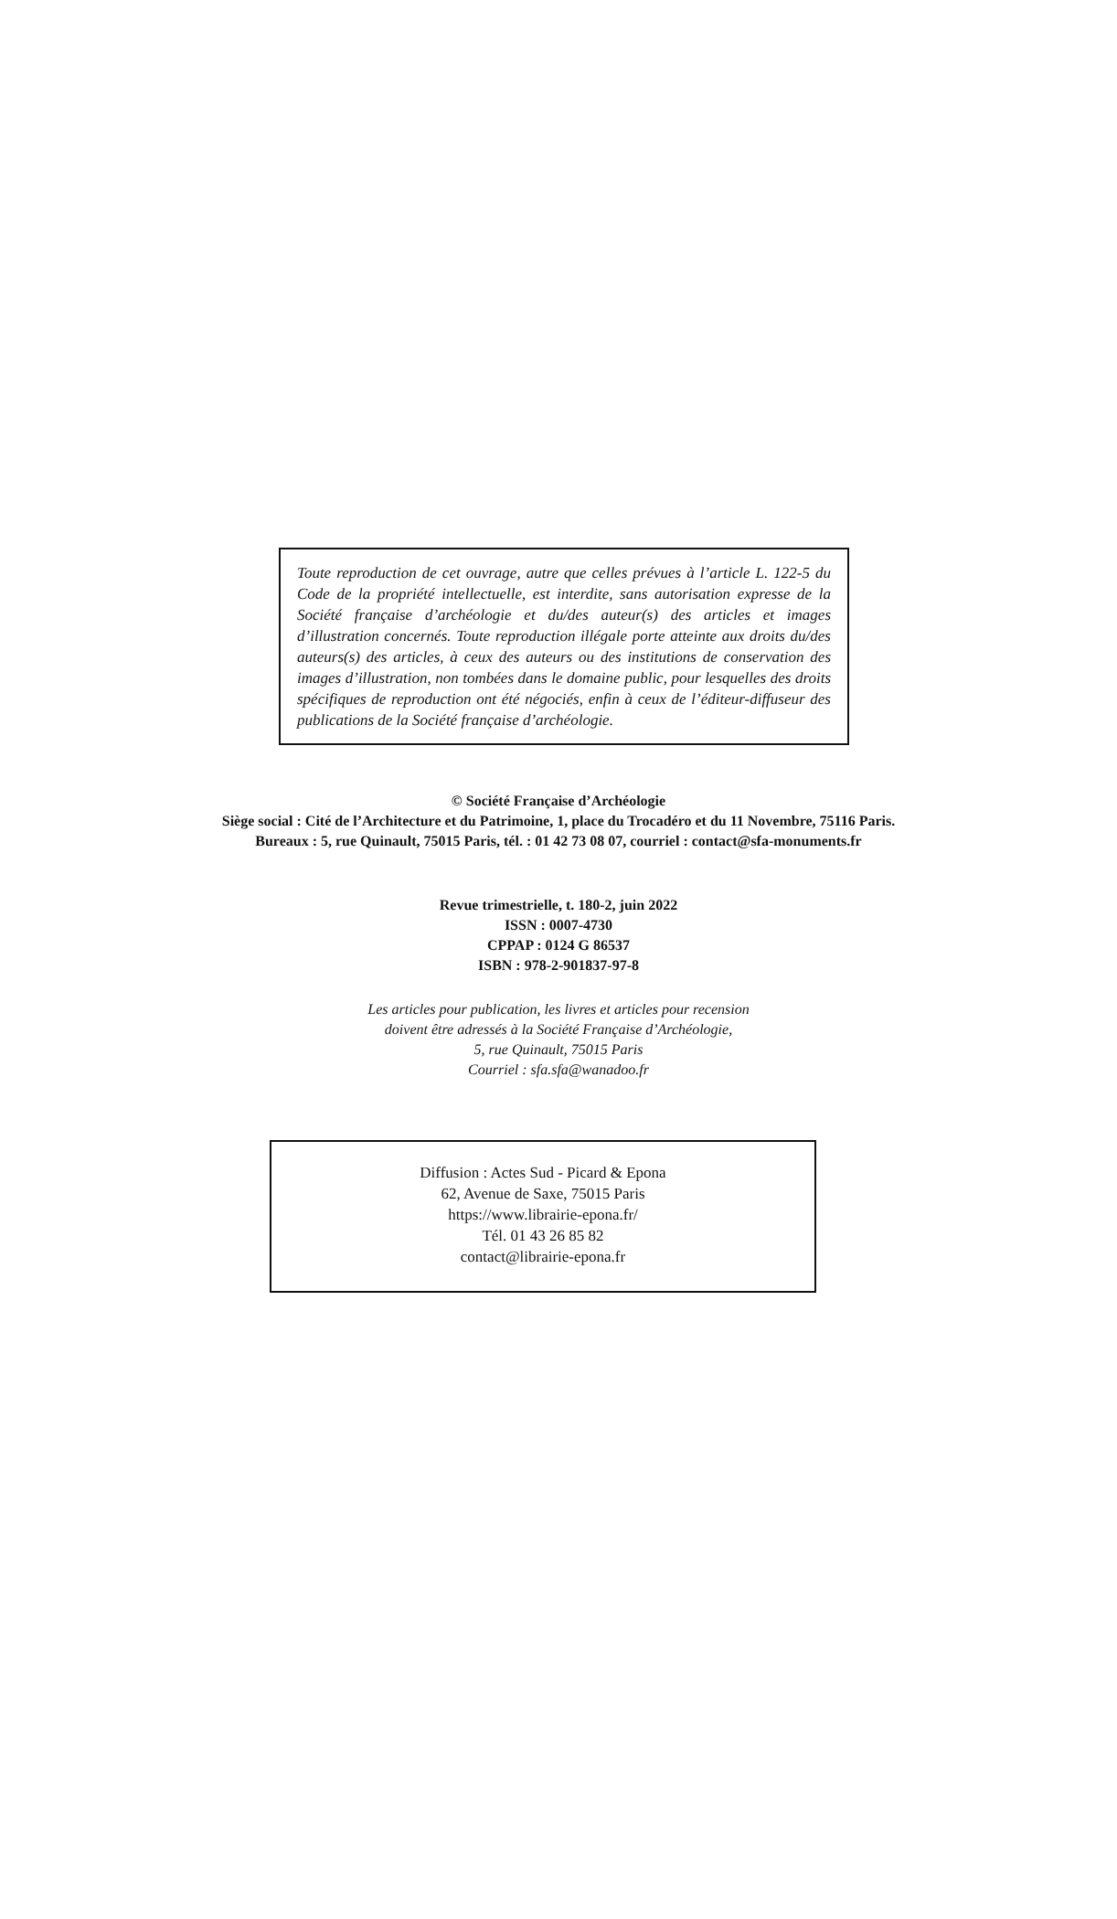Toute reproduction de cet ouvrage, autre que celles prévues à l’article L. 122-5 du Code de la propriété intellectuelle, est interdite, sans autorisation expresse de la Société française d’archéologie et du/des auteur(s) des articles et images d’illustration concernés. Toute reproduction illégale porte atteinte aux droits du/des auteurs(s) des articles, à ceux des auteurs ou des institutions de conservation des images d’illustration, non tombées dans le domaine public, pour lesquelles des droits spécifiques de reproduction ont été négociés, enfin à ceux de l’éditeur-diffuseur des publications de la Société française d’archéologie.
© Société Française d’Archéologie
Siège social : Cité de l’Architecture et du Patrimoine, 1, place du Trocadéro et du 11 Novembre, 75116 Paris.
Bureaux : 5, rue Quinault, 75015 Paris, tél. : 01 42 73 08 07, courriel : contact@sfa-monuments.fr
Revue trimestrielle, t. 180-2, juin 2022
ISSN : 0007-4730
CPPAP : 0124 G 86537
ISBN : 978-2-901837-97-8
Les articles pour publication, les livres et articles pour recension
doivent être adressés à la Société Française d’Archéologie,
5, rue Quinault, 75015 Paris
Courriel : sfa.sfa@wanadoo.fr
Diffusion : Actes Sud - Picard & Epona
62, Avenue de Saxe, 75015 Paris
https://www.librairie-epona.fr/
Tél. 01 43 26 85 82
contact@librairie-epona.fr